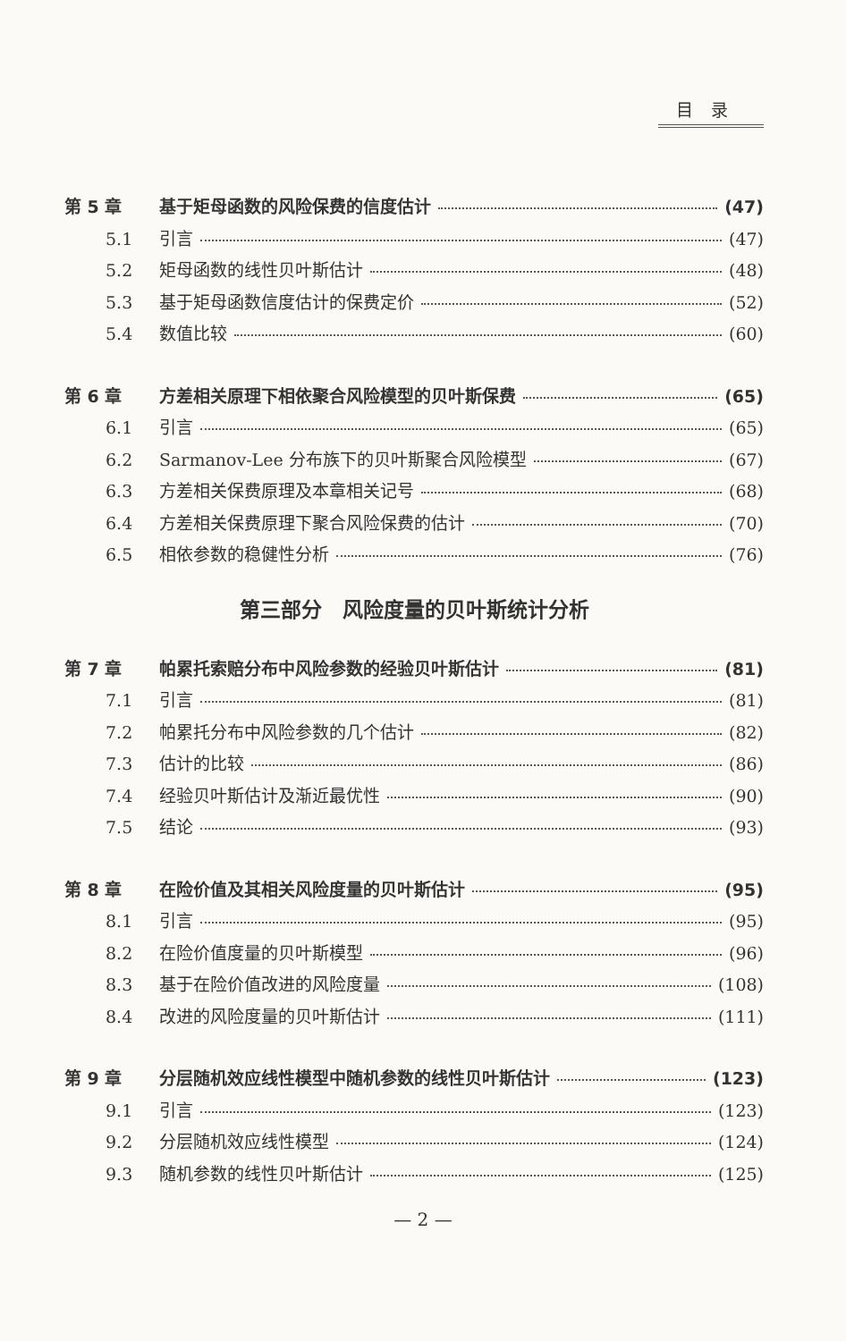目录
第 5 章 基于矩母函数的风险保费的信度估计 (47)
5.1 引言 (47)
5.2 矩母函数的线性贝叶斯估计 (48)
5.3 基于矩母函数信度估计的保费定价 (52)
5.4 数值比较 (60)
第 6 章 方差相关原理下相依聚合风险模型的贝叶斯保费 (65)
6.1 引言 (65)
6.2 Sarmanov-Lee 分布族下的贝叶斯聚合风险模型 (67)
6.3 方差相关保费原理及本章相关记号 (68)
6.4 方差相关保费原理下聚合风险保费的估计 (70)
6.5 相依参数的稳健性分析 (76)
第三部分　风险度量的贝叶斯统计分析
第 7 章 帕累托索赔分布中风险参数的经验贝叶斯估计 (81)
7.1 引言 (81)
7.2 帕累托分布中风险参数的几个估计 (82)
7.3 估计的比较 (86)
7.4 经验贝叶斯估计及渐近最优性 (90)
7.5 结论 (93)
第 8 章 在险价值及其相关风险度量的贝叶斯估计 (95)
8.1 引言 (95)
8.2 在险价值度量的贝叶斯模型 (96)
8.3 基于在险价值改进的风险度量 (108)
8.4 改进的风险度量的贝叶斯估计 (111)
第 9 章 分层随机效应线性模型中随机参数的线性贝叶斯估计 (123)
9.1 引言 (123)
9.2 分层随机效应线性模型 (124)
9.3 随机参数的线性贝叶斯估计 (125)
— 2 —